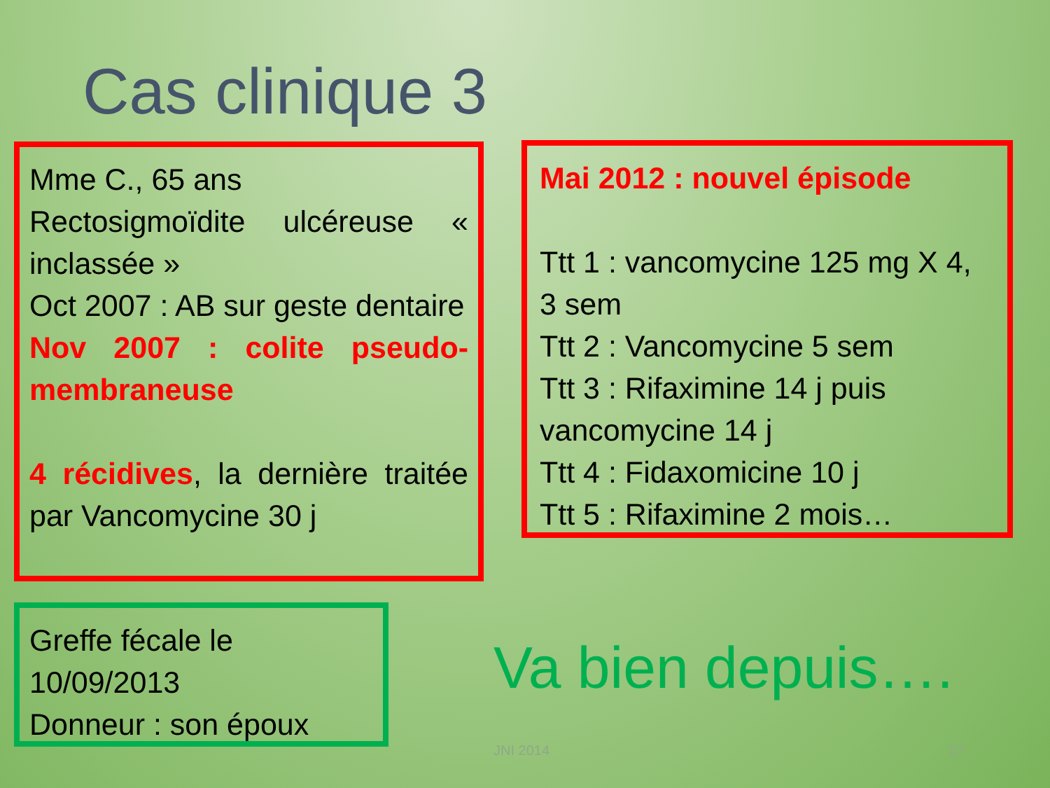Cas clinique 3
Mme C., 65 ans
Rectosigmoïdite ulcéreuse « inclassée »
Oct 2007 : AB sur geste dentaire
Nov 2007 : colite pseudo-membraneuse
4 récidives, la dernière traitée par Vancomycine 30 j
Mai 2012 : nouvel épisode
Ttt 1 : vancomycine 125 mg X 4, 3 sem
Ttt 2 : Vancomycine 5 sem
Ttt 3 : Rifaximine 14 j puis vancomycine 14 j
Ttt 4 : Fidaxomicine 10 j
Ttt 5 : Rifaximine 2 mois…
Greffe fécale le 10/09/2013
Donneur : son époux
Va bien depuis….
JNI 2014 27